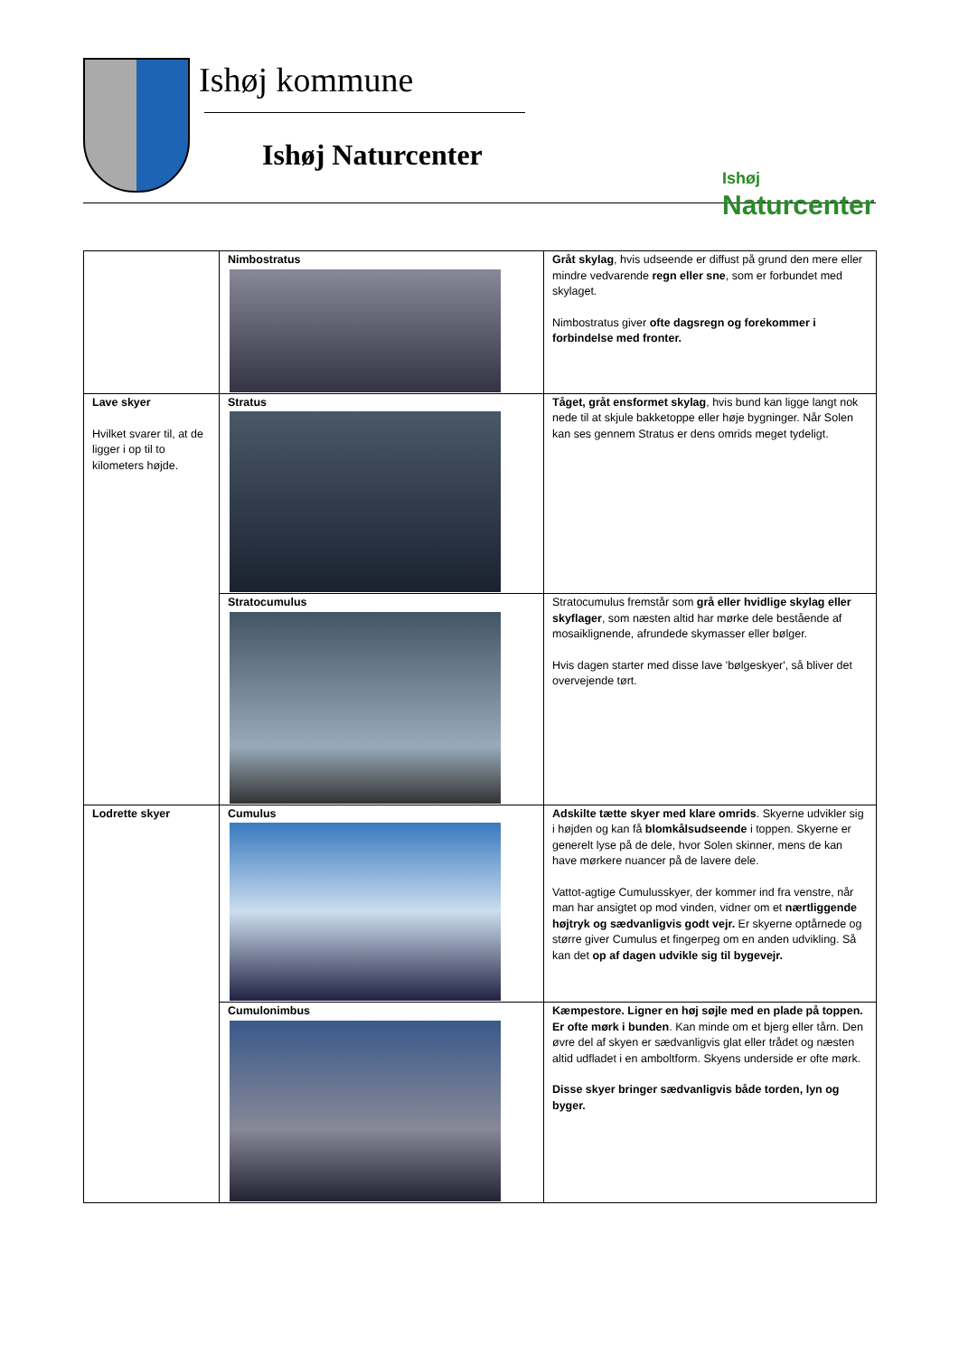Ishøj kommune
Ishøj Naturcenter
Ishøj
Naturcenter
| | Nimbostratus | Gråt skylag , hvis udseende er diffust på grund den mere eller mindre vedvarende regn eller sne , som er forbundet med skylaget. Nimbostratus giver ofte dagsregn og forekommer i forbindelse med fronter. |
| Lave skyer Hvilket svarer til, at de ligger i op til to kilometers højde. | Stratus | Tåget, gråt ensformet skylag , hvis bund kan ligge langt nok nede til at skjule bakketoppe eller høje bygninger. Når Solen kan ses gennem Stratus er dens omrids meget tydeligt. |
| | Stratocumulus | Stratocumulus fremstår som grå eller hvidlige skylag eller skyflager , som næsten altid har mørke dele bestående af mosaiklignende, afrundede skymasser eller bølger. Hvis dagen starter med disse lave 'bølgeskyer', så bliver det overvejende tørt. |
| Lodrette skyer | Cumulus | Adskilte tætte skyer med klare omrids . Skyerne udvikler sig i højden og kan få blomkålsudseende i toppen. Skyerne er generelt lyse på de dele, hvor Solen skinner, mens de kan have mørkere nuancer på de lavere dele. Vattot-agtige Cumulusskyer, der kommer ind fra venstre, når man har ansigtet op mod vinden, vidner om et nærtliggende højtryk og sædvanligvis godt vejr. Er skyerne optårnede og større giver Cumulus et fingerpeg om en anden udvikling. Så kan det op af dagen udvikle sig til bygevejr. |
| | Cumulonimbus | Kæmpestore. Ligner en høj søjle med en plade på toppen. Er ofte mørk i bunden . Kan minde om et bjerg eller tårn. Den øvre del af skyen er sædvanligvis glat eller trådet og næsten altid udfladet i en amboltform. Skyens underside er ofte mørk. Disse skyer bringer sædvanligvis både torden, lyn og byger. |